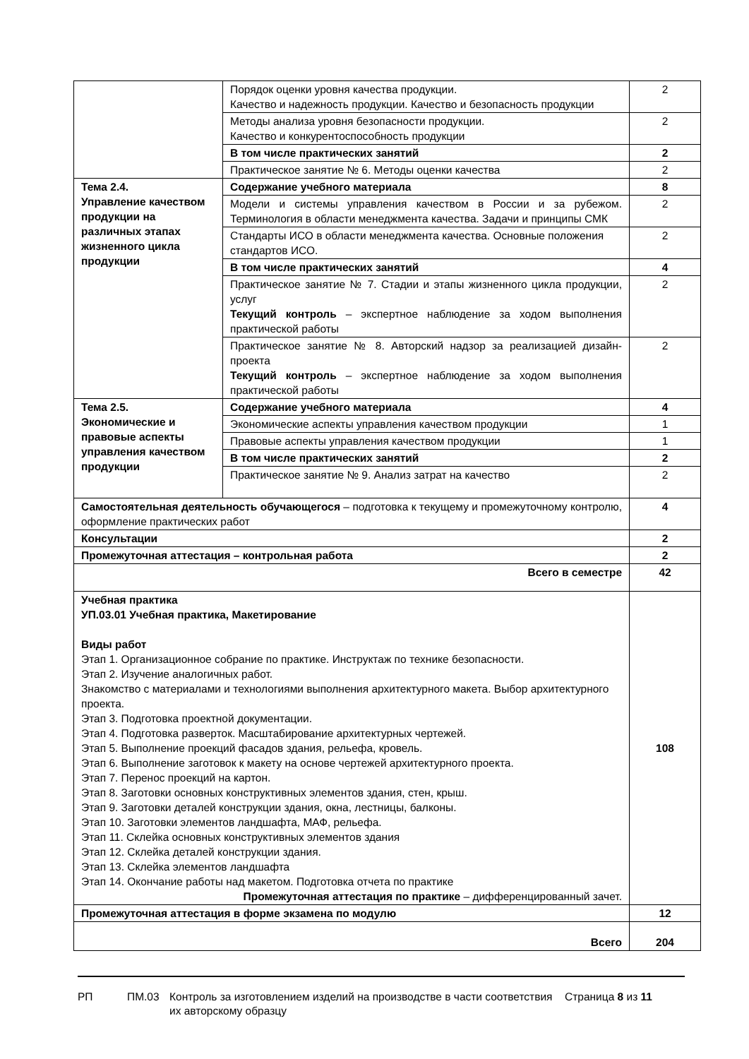| | Порядок оценки уровня качества продукции. Качество и надежность продукции. Качество и безопасность продукции | 2 |
| | Методы анализа уровня безопасности продукции. Качество и конкурентоспособность продукции | 2 |
| | В том числе практических занятий | 2 |
| | Практическое занятие № 6. Методы оценки качества | 2 |
| Тема 2.4. Управление качеством продукции на различных этапах жизненного цикла продукции | Содержание учебного материала | 8 |
| | Модели и системы управления качеством в России и за рубежом. Терминология в области менеджмента качества. Задачи и принципы СМК | 2 |
| | Стандарты ИСО в области менеджмента качества. Основные положения стандартов ИСО. | 2 |
| | В том числе практических занятий | 4 |
| | Практическое занятие № 7. Стадии и этапы жизненного цикла продукции, услуг Текущий контроль – экспертное наблюдение за ходом выполнения практической работы | 2 |
| | Практическое занятие № 8. Авторский надзор за реализацией дизайн-проекта Текущий контроль – экспертное наблюдение за ходом выполнения практической работы | 2 |
| Тема 2.5. Экономические и правовые аспекты управления качеством продукции | Содержание учебного материала | 4 |
| | Экономические аспекты управления качеством продукции | 1 |
| | Правовые аспекты управления качеством продукции | 1 |
| | В том числе практических занятий | 2 |
| | Практическое занятие № 9. Анализ затрат на качество | 2 |
| Самостоятельная деятельность обучающегося – подготовка к текущему и промежуточному контролю, оформление практических работ | | 4 |
| Консультации | | 2 |
| Промежуточная аттестация – контрольная работа | | 2 |
| Всего в семестре | | 42 |
| Учебная практика УП.03.01 Учебная практика, Макетирование Виды работ Этап 1. Организационное собрание по практике. Инструктаж по технике безопасности. Этап 2. Изучение аналогичных работ. Знакомство с материалами и технологиями выполнения архитектурного макета. Выбор архитектурного проекта. Этап 3. Подготовка проектной документации. Этап 4. Подготовка разверток. Масштабирование архитектурных чертежей. Этап 5. Выполнение проекций фасадов здания, рельефа, кровель. Этап 6. Выполнение заготовок к макету на основе чертежей архитектурного проекта. Этап 7. Перенос проекций на картон. Этап 8. Заготовки основных конструктивных элементов здания, стен, крыш. Этап 9. Заготовки деталей конструкции здания, окна, лестницы, балконы. Этап 10. Заготовки элементов ландшафта, МАФ, рельефа. Этап 11. Склейка основных конструктивных элементов здания Этап 12. Склейка деталей конструкции здания. Этап 13. Склейка элементов ландшафта Этап 14. Окончание работы над макетом. Подготовка отчета по практике Промежуточная аттестация по практике – дифференцированный зачет. | | 108 |
| Промежуточная аттестация в форме экзамена по модулю | | 12 |
| Всего | | 204 |
РП ПМ.03 Контроль за изготовлением изделий на производстве в части соответствия их авторскому образцу
Страница 8 из 11